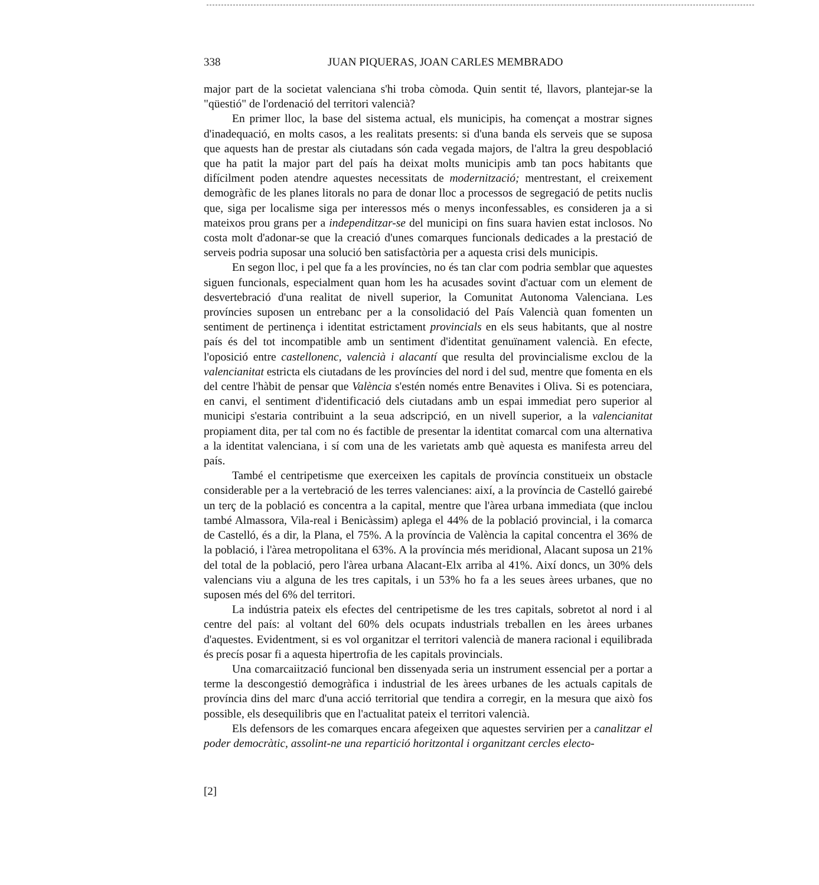338 JUAN PIQUERAS, JOAN CARLES MEMBRADO
major part de la societat valenciana s'hi troba còmoda. Quin sentit té, llavors, plantejar-se la "qüestió" de l'ordenació del territori valencià?
En primer lloc, la base del sistema actual, els municipis, ha començat a mostrar signes d'inadequació, en molts casos, a les realitats presents: si d'una banda els serveis que se suposa que aquests han de prestar als ciutadans són cada vegada majors, de l'altra la greu despoblació que ha patit la major part del país ha deixat molts municipis amb tan pocs habitants que difícilment poden atendre aquestes necessitats de modernització; mentrestant, el creixement demogràfic de les planes litorals no para de donar lloc a processos de segregació de petits nuclis que, siga per localisme siga per interessos més o menys inconfessables, es consideren ja a si mateixos prou grans per a independitzar-se del municipi on fins suara havien estat inclosos. No costa molt d'adonar-se que la creació d'unes comarques funcionals dedicades a la prestació de serveis podria suposar una solució ben satisfactòria per a aquesta crisi dels municipis.
En segon lloc, i pel que fa a les províncies, no és tan clar com podria semblar que aquestes siguen funcionals, especialment quan hom les ha acusades sovint d'actuar com un element de desvertebració d'una realitat de nivell superior, la Comunitat Autonoma Valenciana. Les províncies suposen un entrebanc per a la consolidació del País Valencià quan fomenten un sentiment de pertinença i identitat estrictament provincials en els seus habitants, que al nostre país és del tot incompatible amb un sentiment d'identitat genuïnament valencià. En efecte, l'oposició entre castellonenc, valencià i alacantí que resulta del provincialisme exclou de la valencianitat estricta els ciutadans de les províncies del nord i del sud, mentre que fomenta en els del centre l'hàbit de pensar que València s'estén només entre Benavites i Oliva. Si es potenciara, en canvi, el sentiment d'identificació dels ciutadans amb un espai immediat pero superior al municipi s'estaria contribuint a la seua adscripció, en un nivell superior, a la valencianitat propiament dita, per tal com no és factible de presentar la identitat comarcal com una alternativa a la identitat valenciana, i sí com una de les varietats amb què aquesta es manifesta arreu del país.
També el centripetisme que exerceixen les capitals de província constitueix un obstacle considerable per a la vertebració de les terres valencianes: així, a la província de Castelló gairebé un terç de la població es concentra a la capital, mentre que l'àrea urbana immediata (que inclou també Almassora, Vila-real i Benicàssim) aplega el 44% de la població provincial, i la comarca de Castelló, és a dir, la Plana, el 75%. A la província de València la capital concentra el 36% de la població, i l'àrea metropolitana el 63%. A la província més meridional, Alacant suposa un 21% del total de la població, pero l'àrea urbana Alacant-Elx arriba al 41%. Així doncs, un 30% dels valencians viu a alguna de les tres capitals, i un 53% ho fa a les seues àrees urbanes, que no suposen més del 6% del territori.
La indústria pateix els efectes del centripetisme de les tres capitals, sobretot al nord i al centre del país: al voltant del 60% dels ocupats industrials treballen en les àrees urbanes d'aquestes. Evidentment, si es vol organitzar el territori valencià de manera racional i equilibrada és precís posar fi a aquesta hipertrofia de les capitals provincials.
Una comarcaiització funcional ben dissenyada seria un instrument essencial per a portar a terme la descongestió demogràfica i industrial de les àrees urbanes de les actuals capitals de província dins del marc d'una acció territorial que tendira a corregir, en la mesura que això fos possible, els desequilibris que en l'actualitat pateix el territori valencià.
Els defensors de les comarques encara afegeixen que aquestes servirien per a canalitzar el poder democràtic, assolint-ne una repartició horitzontal i organitzant cercles electo-
[2]